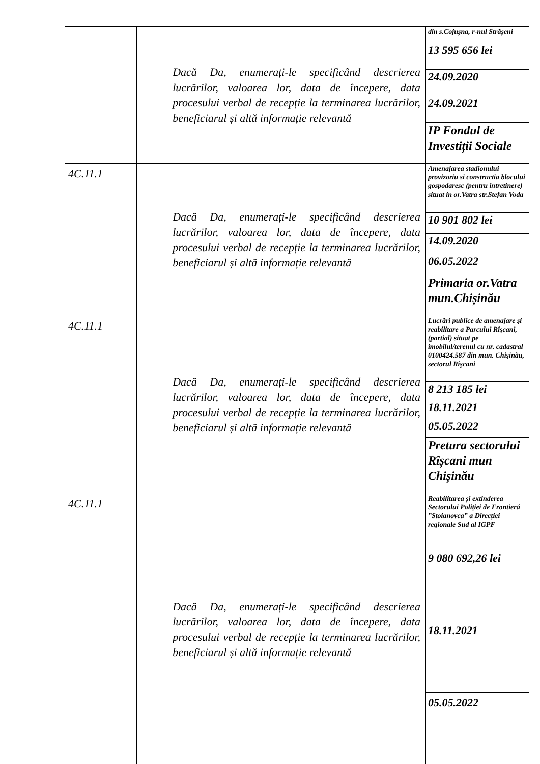| | Dacă Da, enumerați-le specificând descrierea lucrărilor, valoarea lor, data de începere, data procesului verbal de recepție la terminarea lucrărilor, beneficiarul și altă informație relevantă | din s.Cojușna, r-nul Strășeni |
| | | 13 595 656 lei |
| | | 24.09.2020 |
| | | 24.09.2021 |
| | | IP Fondul de Investiții Sociale |
| 4C.11.1 | Dacă Da, enumerați-le specificând descrierea lucrărilor, valoarea lor, data de începere, data procesului verbal de recepție la terminarea lucrărilor, beneficiarul și altă informație relevantă | Amenajarea stadionului provizoriu si constructia blocului gospodaresc (pentru intretinere) situat in or.Vatra str.Stefan Voda |
| | | 10 901 802 lei |
| | | 14.09.2020 |
| | | 06.05.2022 |
| | | Primaria or.Vatra mun.Chișinău |
| 4C.11.1 | Dacă Da, enumerați-le specificând descrierea lucrărilor, valoarea lor, data de începere, data procesului verbal de recepție la terminarea lucrărilor, beneficiarul și altă informație relevantă | Lucrări publice de amenajare şi reabilitare a Parcului Rîşcani, (partial) situat pe imobilul/terenul cu nr. cadastral 0100424.587 din mun. Chişinău, sectorul Rîşcani |
| | | 8 213 185 lei |
| | | 18.11.2021 |
| | | 05.05.2022 |
| | | Pretura sectorului Rîșcani mun Chișinău |
| 4C.11.1 | Dacă Da, enumerați-le specificând descrierea lucrărilor, valoarea lor, data de începere, data procesului verbal de recepție la terminarea lucrărilor, beneficiarul și altă informație relevantă | Reabilitarea și extinderea Sectorului Poliției de Frontieră ”Stoianovca” a Direcției regionale Sud al IGPF |
| | | 9 080 692,26 lei |
| | | 18.11.2021 |
| | | 05.05.2022 |